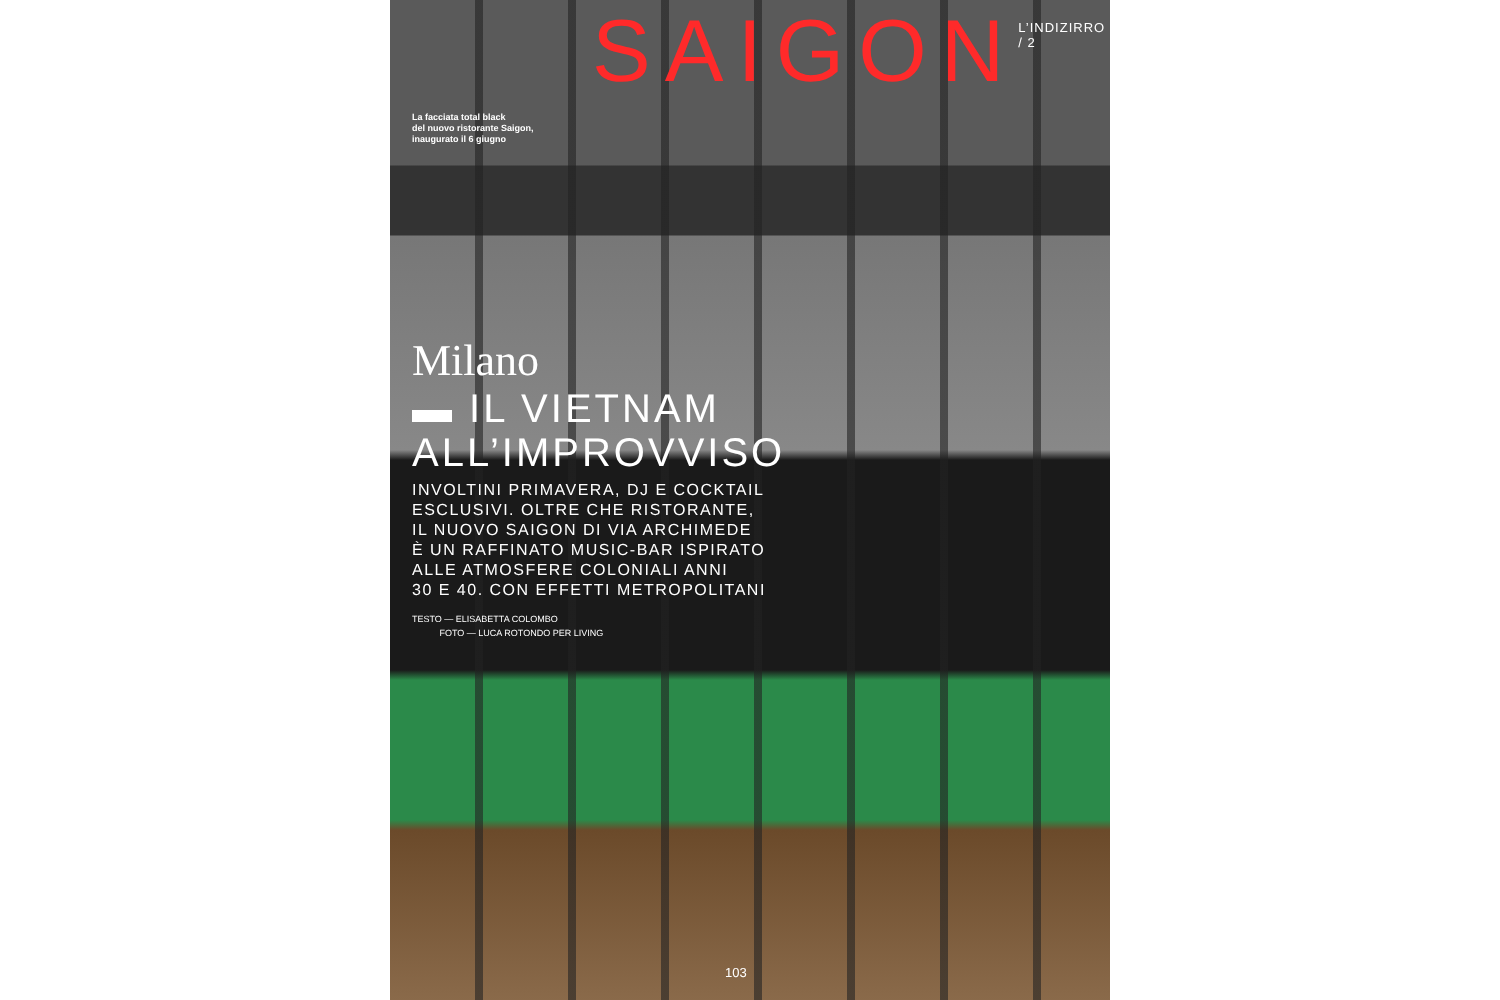SAIGON
L’INDIZIRRO / 2
La facciata total black
del nuovo ristorante Saigon,
inaugurato il 6 giugno
Milano
▬ IL VIETNAM
ALL’IMPROVVISO
INVOLTINI PRIMAVERA, DJ E COCKTAIL
ESCLUSIVI. OLTRE CHE RISTORANTE,
IL NUOVO SAIGON DI VIA ARCHIMEDE
È UN RAFFINATO MUSIC-BAR ISPIRATO
ALLE ATMOSFERE COLONIALI ANNI
30 E 40. CON EFFETTI METROPOLITANI
TESTO — ELISABETTA COLOMBO
FOTO — LUCA ROTONDO PER LIVING
103